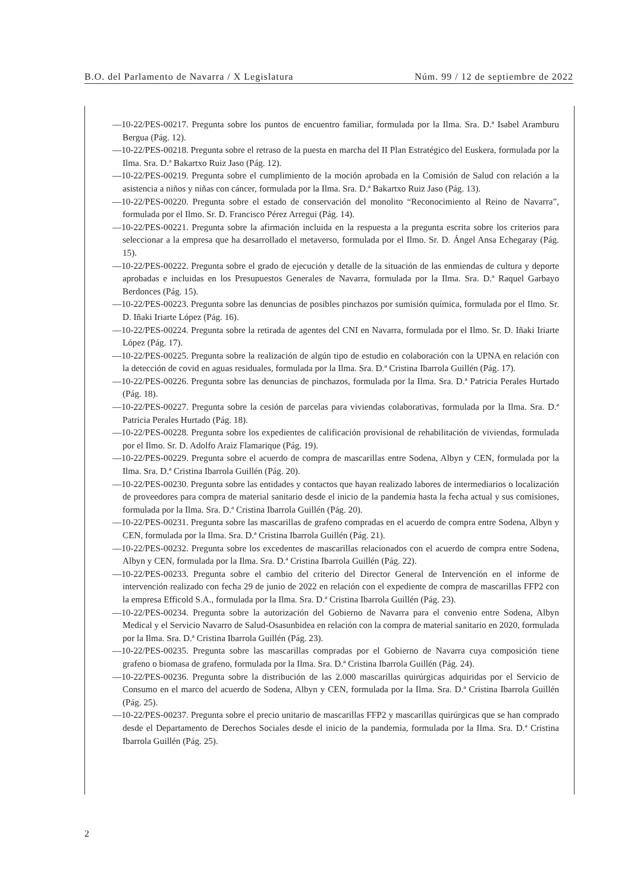B.O. del Parlamento de Navarra / X Legislatura Núm. 99 / 12 de septiembre de 2022
—10-22/PES-00217. Pregunta sobre los puntos de encuentro familiar, formulada por la Ilma. Sra. D.ª Isabel Aramburu Bergua (Pág. 12).
—10-22/PES-00218. Pregunta sobre el retraso de la puesta en marcha del II Plan Estratégico del Euskera, formulada por la Ilma. Sra. D.ª Bakartxo Ruiz Jaso (Pág. 12).
—10-22/PES-00219. Pregunta sobre el cumplimiento de la moción aprobada en la Comisión de Salud con relación a la asistencia a niños y niñas con cáncer, formulada por la Ilma. Sra. D.ª Bakartxo Ruiz Jaso (Pág. 13).
—10-22/PES-00220. Pregunta sobre el estado de conservación del monolito “Reconocimiento al Reino de Navarra”, formulada por el Ilmo. Sr. D. Francisco Pérez Arregui (Pág. 14).
—10-22/PES-00221. Pregunta sobre la afirmación incluida en la respuesta a la pregunta escrita sobre los criterios para seleccionar a la empresa que ha desarrollado el metaverso, formulada por el Ilmo. Sr. D. Ángel Ansa Echegaray (Pág. 15).
—10-22/PES-00222. Pregunta sobre el grado de ejecución y detalle de la situación de las enmiendas de cultura y deporte aprobadas e incluidas en los Presupuestos Generales de Navarra, formulada por la Ilma. Sra. D.ª Raquel Garbayo Berdonces (Pág. 15).
—10-22/PES-00223. Pregunta sobre las denuncias de posibles pinchazos por sumisión química, formulada por el Ilmo. Sr. D. Iñaki Iriarte López (Pág. 16).
—10-22/PES-00224. Pregunta sobre la retirada de agentes del CNI en Navarra, formulada por el Ilmo. Sr. D. Iñaki Iriarte López (Pág. 17).
—10-22/PES-00225. Pregunta sobre la realización de algún tipo de estudio en colaboración con la UPNA en relación con la detección de covid en aguas residuales, formulada por la Ilma. Sra. D.ª Cristina Ibarrola Guillén (Pág. 17).
—10-22/PES-00226. Pregunta sobre las denuncias de pinchazos, formulada por la Ilma. Sra. D.ª Patricia Perales Hurtado (Pág. 18).
—10-22/PES-00227. Pregunta sobre la cesión de parcelas para viviendas colaborativas, formulada por la Ilma. Sra. D.ª Patricia Perales Hurtado (Pág. 18).
—10-22/PES-00228. Pregunta sobre los expedientes de calificación provisional de rehabilitación de viviendas, formulada por el Ilmo. Sr. D. Adolfo Araiz Flamarique (Pág. 19).
—10-22/PES-00229. Pregunta sobre el acuerdo de compra de mascarillas entre Sodena, Albyn y CEN, formulada por la Ilma. Sra. D.ª Cristina Ibarrola Guillén (Pág. 20).
—10-22/PES-00230. Pregunta sobre las entidades y contactos que hayan realizado labores de intermediarios o localización de proveedores para compra de material sanitario desde el inicio de la pandemia hasta la fecha actual y sus comisiones, formulada por la Ilma. Sra. D.ª Cristina Ibarrola Guillén (Pág. 20).
—10-22/PES-00231. Pregunta sobre las mascarillas de grafeno compradas en el acuerdo de compra entre Sodena, Albyn y CEN, formulada por la Ilma. Sra. D.ª Cristina Ibarrola Guillén (Pág. 21).
—10-22/PES-00232. Pregunta sobre los excedentes de mascarillas relacionados con el acuerdo de compra entre Sodena, Albyn y CEN, formulada por la Ilma. Sra. D.ª Cristina Ibarrola Guillén (Pág. 22).
—10-22/PES-00233. Pregunta sobre el cambio del criterio del Director General de Intervención en el informe de intervención realizado con fecha 29 de junio de 2022 en relación con el expediente de compra de mascarillas FFP2 con la empresa Efficold S.A., formulada por la Ilma. Sra. D.ª Cristina Ibarrola Guillén (Pág. 23).
—10-22/PES-00234. Pregunta sobre la autorización del Gobierno de Navarra para el convenio entre Sodena, Albyn Medical y el Servicio Navarro de Salud-Osasunbidea en relación con la compra de material sanitario en 2020, formulada por la Ilma. Sra. D.ª Cristina Ibarrola Guillén (Pág. 23).
—10-22/PES-00235. Pregunta sobre las mascarillas compradas por el Gobierno de Navarra cuya composición tiene grafeno o biomasa de grafeno, formulada por la Ilma. Sra. D.ª Cristina Ibarrola Guillén (Pág. 24).
—10-22/PES-00236. Pregunta sobre la distribución de las 2.000 mascarillas quirúrgicas adquiridas por el Servicio de Consumo en el marco del acuerdo de Sodena, Albyn y CEN, formulada por la Ilma. Sra. D.ª Cristina Ibarrola Guillén (Pág. 25).
—10-22/PES-00237. Pregunta sobre el precio unitario de mascarillas FFP2 y mascarillas quirúrgicas que se han comprado desde el Departamento de Derechos Sociales desde el inicio de la pandemia, formulada por la Ilma. Sra. D.ª Cristina Ibarrola Guillén (Pág. 25).
2